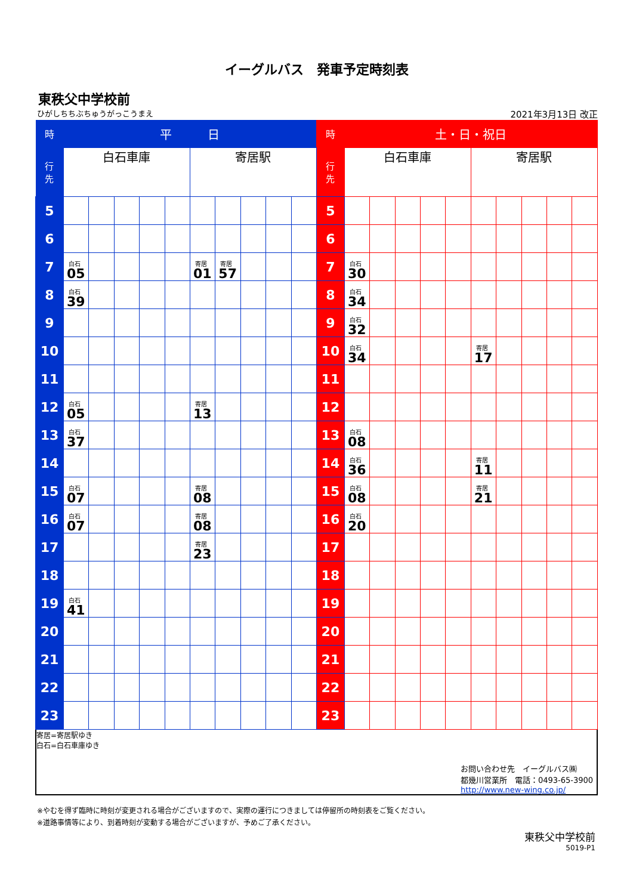イーグルバス　発車予定時刻表
東秩父中学校前
ひがしちちぶちゅうがっこうまえ 2021年3月13日 改正
| 時 | 平 日 | | | | | | | | | | 時 | 土・日・祝日 | | | | | | | | | |
| --- | --- | --- | --- | --- | --- | --- | --- | --- | --- | --- | --- | --- | --- | --- | --- | --- | --- | --- | --- | --- | --- |
| 行 先 | 白石車庫 | | | | | 寄居駅 | | | | | 行 先 | 白石車庫 | | | | | 寄居駅 | | | | |
| 5 | | | | | | | | | | | 5 | | | | | | | | | | |
| 6 | | | | | | | | | | | 6 | | | | | | | | | | |
| 7 | 白石 05 | | | | | 寄居 01 | 寄居 57 | | | | 7 | 白石 30 | | | | | | | | | |
| 8 | 白石 39 | | | | | | | | | | 8 | 白石 34 | | | | | | | | | |
| 9 | | | | | | | | | | | 9 | 白石 32 | | | | | | | | | |
| 10 | | | | | | | | | | | 10 | 白石 34 | | | | | 寄居 17 | | | | |
| 11 | | | | | | | | | | | 11 | | | | | | | | | | |
| 12 | 白石 05 | | | | | 寄居 13 | | | | | 12 | | | | | | | | | | |
| 13 | 白石 37 | | | | | | | | | | 13 | 白石 08 | | | | | | | | | |
| 14 | | | | | | | | | | | 14 | 白石 36 | | | | | 寄居 11 | | | | |
| 15 | 白石 07 | | | | | 寄居 08 | | | | | 15 | 白石 08 | | | | | 寄居 21 | | | | |
| 16 | 白石 07 | | | | | 寄居 08 | | | | | 16 | 白石 20 | | | | | | | | | |
| 17 | | | | | | 寄居 23 | | | | | 17 | | | | | | | | | | |
| 18 | | | | | | | | | | | 18 | | | | | | | | | | |
| 19 | 白石 41 | | | | | | | | | | 19 | | | | | | | | | | |
| 20 | | | | | | | | | | | 20 | | | | | | | | | | |
| 21 | | | | | | | | | | | 21 | | | | | | | | | | |
| 22 | | | | | | | | | | | 22 | | | | | | | | | | |
| 23 | | | | | | | | | | | 23 | | | | | | | | | | |
寄居=寄居駅ゆき
白石=白石車庫ゆき
お問い合わせ先　イーグルバス㈱
都幾川営業所　電話：0493-65-3900
http://www.new-wing.co.jp/
※やむを得ず臨時に時刻が変更される場合がございますので、実際の運行につきましては停留所の時刻表をご覧ください。
※道路事情等により、到着時刻が変動する場合がございますが、予めご了承ください。
東秩父中学校前
5019-P1